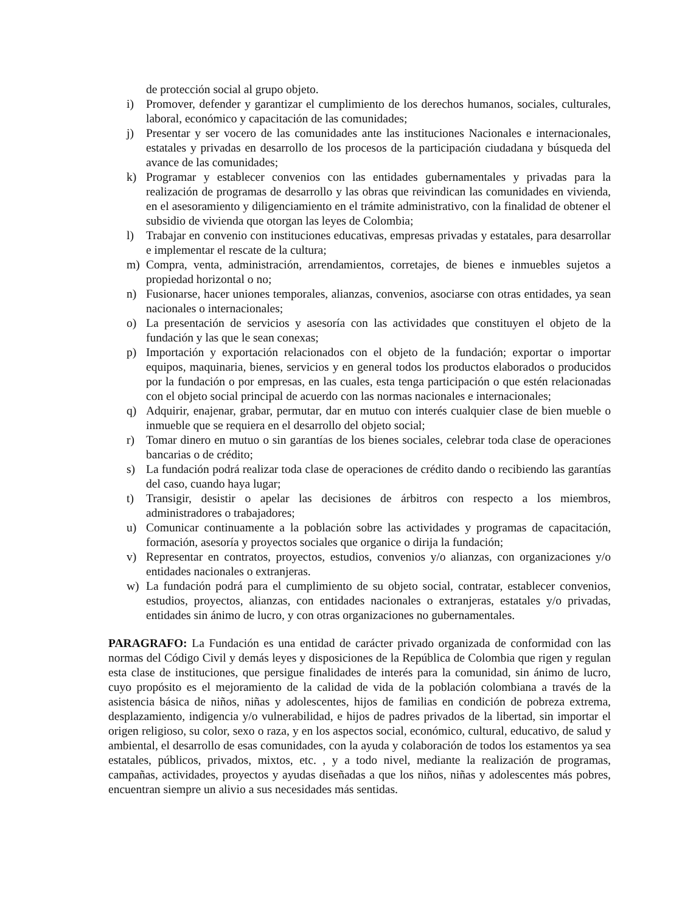de protección social al grupo objeto.
i) Promover, defender y garantizar el cumplimiento de los derechos humanos, sociales, culturales, laboral, económico y capacitación de las comunidades;
j) Presentar y ser vocero de las comunidades ante las instituciones Nacionales e internacionales, estatales y privadas en desarrollo de los procesos de la participación ciudadana y búsqueda del avance de las comunidades;
k) Programar y establecer convenios con las entidades gubernamentales y privadas para la realización de programas de desarrollo y las obras que reivindican las comunidades en vivienda, en el asesoramiento y diligenciamiento en el trámite administrativo, con la finalidad de obtener el subsidio de vivienda que otorgan las leyes de Colombia;
l) Trabajar en convenio con instituciones educativas, empresas privadas y estatales, para desarrollar e implementar el rescate de la cultura;
m) Compra, venta, administración, arrendamientos, corretajes, de bienes e inmuebles sujetos a propiedad horizontal o no;
n) Fusionarse, hacer uniones temporales, alianzas, convenios, asociarse con otras entidades, ya sean nacionales o internacionales;
o) La presentación de servicios y asesoría con las actividades que constituyen el objeto de la fundación y las que le sean conexas;
p) Importación y exportación relacionados con el objeto de la fundación; exportar o importar equipos, maquinaria, bienes, servicios y en general todos los productos elaborados o producidos por la fundación o por empresas, en las cuales, esta tenga participación o que estén relacionadas con el objeto social principal de acuerdo con las normas nacionales e internacionales;
q) Adquirir, enajenar, grabar, permutar, dar en mutuo con interés cualquier clase de bien mueble o inmueble que se requiera en el desarrollo del objeto social;
r) Tomar dinero en mutuo o sin garantías de los bienes sociales, celebrar toda clase de operaciones bancarias o de crédito;
s) La fundación podrá realizar toda clase de operaciones de crédito dando o recibiendo las garantías del caso, cuando haya lugar;
t) Transigir, desistir o apelar las decisiones de árbitros con respecto a los miembros, administradores o trabajadores;
u) Comunicar continuamente a la población sobre las actividades y programas de capacitación, formación, asesoría y proyectos sociales que organice o dirija la fundación;
v) Representar en contratos, proyectos, estudios, convenios y/o alianzas, con organizaciones y/o entidades nacionales o extranjeras.
w) La fundación podrá para el cumplimiento de su objeto social, contratar, establecer convenios, estudios, proyectos, alianzas, con entidades nacionales o extranjeras, estatales y/o privadas, entidades sin ánimo de lucro, y con otras organizaciones no gubernamentales.
PARAGRAFO: La Fundación es una entidad de carácter privado organizada de conformidad con las normas del Código Civil y demás leyes y disposiciones de la República de Colombia que rigen y regulan esta clase de instituciones, que persigue finalidades de interés para la comunidad, sin ánimo de lucro, cuyo propósito es el mejoramiento de la calidad de vida de la población colombiana a través de la asistencia básica de niños, niñas y adolescentes, hijos de familias en condición de pobreza extrema, desplazamiento, indigencia y/o vulnerabilidad, e hijos de padres privados de la libertad, sin importar el origen religioso, su color, sexo o raza, y en los aspectos social, económico, cultural, educativo, de salud y ambiental, el desarrollo de esas comunidades, con la ayuda y colaboración de todos los estamentos ya sea estatales, públicos, privados, mixtos, etc. , y a todo nivel, mediante la realización de programas, campañas, actividades, proyectos y ayudas diseñadas a que los niños, niñas y adolescentes más pobres, encuentran siempre un alivio a sus necesidades más sentidas.